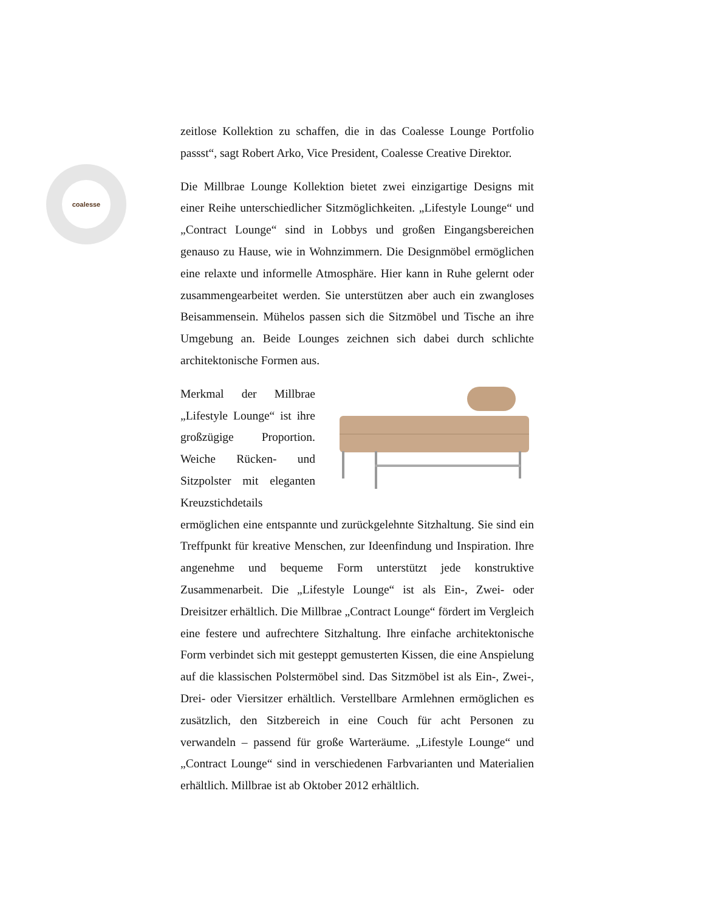coalesse
zeitlose Kollektion zu schaffen, die in das Coalesse Lounge Portfolio passst“, sagt Robert Arko, Vice President, Coalesse Creative Direktor.
Die Millbrae Lounge Kollektion bietet zwei einzigartige Designs mit einer Reihe unterschiedlicher Sitzmöglichkeiten. „Lifestyle Lounge“ und „Contract Lounge“ sind in Lobbys und großen Eingangsbereichen genauso zu Hause, wie in Wohnzimmern. Die Designmöbel ermöglichen eine relaxte und informelle Atmosphäre. Hier kann in Ruhe gelernt oder zusammengearbeitet werden. Sie unterstützen aber auch ein zwangloses Beisammensein. Mühelos passen sich die Sitzmöbel und Tische an ihre Umgebung an. Beide Lounges zeichnen sich dabei durch schlichte architektonische Formen aus.
Merkmal der Millbrae „Lifestyle Lounge“ ist ihre großzügige Proportion. Weiche Rücken- und Sitzpolster mit eleganten Kreuzstichdetails ermöglichen eine entspannte und zurückgelehnte Sitzhaltung. Sie sind ein Treffpunkt für kreative Menschen, zur Ideenfindung und Inspiration. Ihre angenehme und bequeme Form unterstützt jede konstruktive Zusammenarbeit. Die „Lifestyle Lounge“ ist als Ein-, Zwei- oder Dreisitzer erhältlich. Die Millbrae „Contract Lounge“ fördert im Vergleich eine festere und aufrechtere Sitzhaltung. Ihre einfache architektonische Form verbindet sich mit gesteppt gemusterten Kissen, die eine Anspielung auf die klassischen Polstermöbel sind. Das Sitzmöbel ist als Ein-, Zwei-, Drei- oder Viersitzer erhältlich. Verstellbare Armlehnen ermöglichen es zusätzlich, den Sitzbereich in eine Couch für acht Personen zu verwandeln – passend für große Warteräume. „Lifestyle Lounge“ und „Contract Lounge“ sind in verschiedenen Farbvarianten und Materialien erhältlich. Millbrae ist ab Oktober 2012 erhältlich.